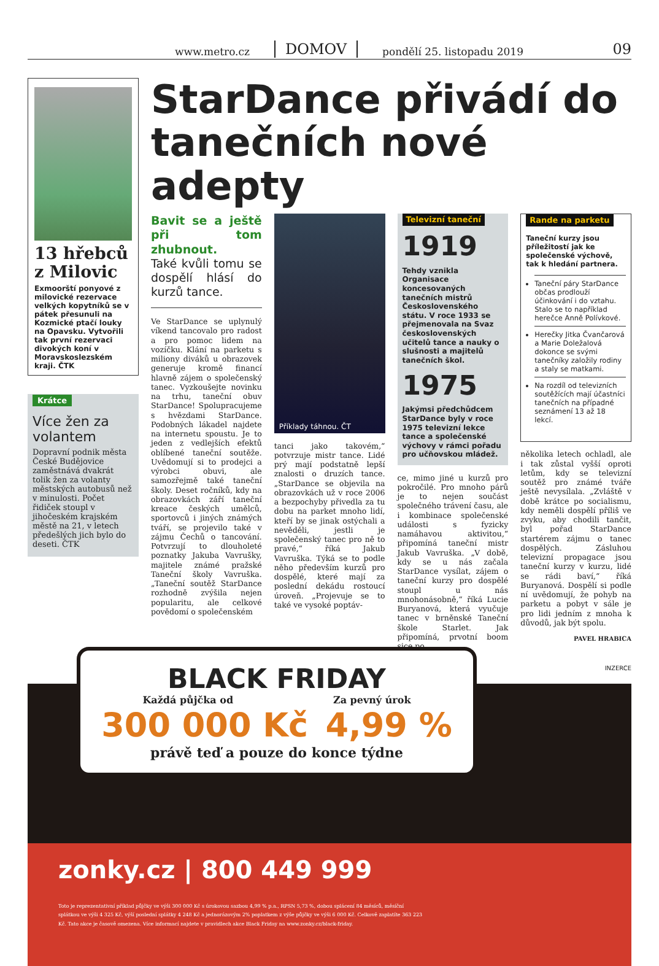www.metro.cz DOMOV pondělí 25. listopadu 2019 09
13 hřebců z Milovic
Exmoorští ponyové z milovické rezervace velkých kopytníků se v pátek přesunuli na Kozmické ptačí louky na Opavsku. Vytvořili tak první rezervaci divokých koní v Moravskoslezském kraji. ČTK
Krátce
Více žen za volantem
Dopravní podnik města České Budějovice zaměstnává dvakrát tolik žen za volanty městských autobusů než v minulosti. Počet řidiček stoupl v jihočeském krajském městě na 21, v letech předešlých jich bylo do deseti. ČTK
StarDance přivádí do tanečních nové adepty
Bavit se a ještě při tom zhubnout.
Také kvůli tomu se dospělí hlásí do kurzů tance.
Ve StarDance se uplynulý víkend tancovalo pro radost a pro pomoc lidem na vozíčku. Klání na parketu s miliony diváků u obrazovek generuje kromě financí hlavně zájem o společenský tanec. Vyzkoušejte novinku na trhu, taneční obuv StarDance! Spolupracujeme s hvězdami StarDance. Podobných lákadel najdete na internetu spoustu. Je to jeden z vedlejších efektů oblíbené taneční soutěže. Uvědomují si to prodejci a výrobci obuvi, ale samozřejmě také taneční školy. Deset ročníků, kdy na obrazovkách září taneční kreace českých umělců, sportovců i jiných známých tváří, se projevilo také v zájmu Čechů o tancování. Potvrzují to dlouholeté poznatky Jakuba Vavrušky, majitele známé pražské Taneční školy Vavruška. „Taneční soutěž StarDance rozhodně zvýšila nejen popularitu, ale celkové povědomí o společenském
Příklady táhnou. ČT
tanci jako takovém,“ potvrzuje mistr tance. Lidé prý mají podstatně lepší znalosti o druzích tance. „StarDance se objevila na obrazovkách už v roce 2006 a bezpochyby přivedla za tu dobu na parket mnoho lidí, kteří by se jinak ostýchali a nevěděli, jestli je společenský tanec pro ně to pravé,“ říká Jakub Vavruška. Týká se to podle něho především kurzů pro dospělé, které mají za poslední dekádu rostoucí úroveň. „Projevuje se to také ve vysoké poptáv-
Televizní taneční
1919
Tehdy vznikla Organisace koncesovaných tanečních mistrů Československého státu. V roce 1933 se přejmenovala na Svaz československých učitelů tance a nauky o slušnosti a majitelů tanečních škol.
1975
Jakýmsi předchůdcem StarDance byly v roce 1975 televizní lekce tance a společenské výchovy v rámci pořadu pro učňovskou mládež.
ce, mimo jiné u kurzů pro pokročilé. Pro mnoho párů je to nejen součást společného trávení času, ale i kombinace společenské události s fyzicky namáhavou aktivitou,“ připomíná taneční mistr Jakub Vavruška. „V době, kdy se u nás začala StarDance vysílat, zájem o taneční kurzy pro dospělé stoupl u nás mnohonásobně,“ říká Lucie Buryanová, která vyučuje tanec v brněnské Taneční škole Starlet. Jak připomíná, prvotní boom sice po
Rande na parketu
Taneční kurzy jsou příležitostí jak ke společenské výchově, tak k hledání partnera.
Taneční páry StarDance občas prodlouží účinkování i do vztahu. Stalo se to například herečce Anně Polívkové.
Herečky Jitka Čvančarová a Marie Doležalová dokonce se svými tanečníky založily rodiny a staly se matkami.
Na rozdíl od televizních soutěžících mají účastníci tanečních na případné seznámení 13 až 18 lekcí.
několika letech ochladl, ale i tak zůstal vyšší oproti letům, kdy se televizní soutěž pro známé tváře ještě nevysílala. „Zvláště v době krátce po socialismu, kdy neměli dospělí příliš ve zvyku, aby chodili tančit, byl pořad StarDance startérem zájmu o tanec dospělých. Zásluhou televizní propagace jsou taneční kurzy v kurzu, lidé se rádi baví,“ říká Buryanová. Dospělí si podle ní uvědomují, že pohyb na parketu a pobyt v sále je pro lidi jedním z mnoha k důvodů, jak být spolu.
PAVEL HRABICA
INZERCE
BLACK FRIDAY
Každá půjčka od Za pevný úrok
300 000 Kč 4,99 %
právě teď a pouze do konce týdne
zonky.cz | 800 449 999
Toto je reprezentativní příklad půjčky ve výši 300 000 Kč s úrokovou sazbou 4,99 % p.a., RPSN 5,73 %, dobou splácení 84 měsíců, měsíční splátkou ve výši 4 325 Kč, výší poslední splátky 4 248 Kč a jednorázovým 2% poplatkem z výše půjčky ve výši 6 000 Kč. Celkově zaplatíte 363 223 Kč. Tato akce je časově omezena. Více informací najdete v pravidlech akce Black Friday na www.zonky.cz/black-friday.